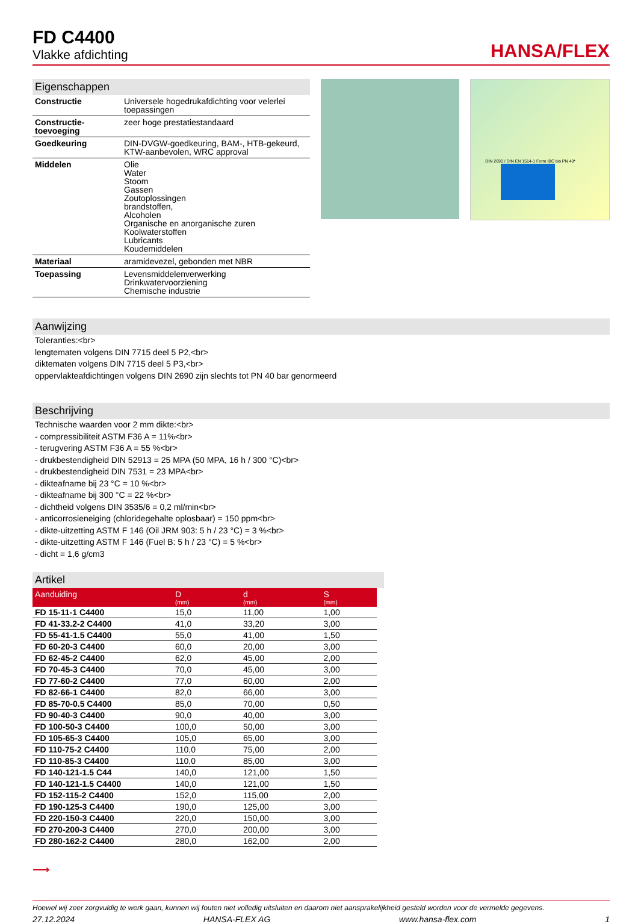FD C4400
Vlakke afdichting
HANSA/FLEX
Eigenschappen
| Constructie | Universele hogedrukafdichting voor velerlei toepassingen |
| Constructie-toevoeging | zeer hoge prestatiestandaard |
| Goedkeuring | DIN-DVGW-goedkeuring, BAM-, HTB-gekeurd, KTW-aanbevolen, WRC approval |
| Middelen | Olie Water Stoom Gassen Zoutoplossingen brandstoffen, Alcoholen Organische en anorganische zuren Koolwaterstoffen Lubricants Koudemiddelen |
| Materiaal | aramidevezel, gebonden met NBR |
| Toepassing | Levensmiddelenverwerking Drinkwatervoorziening Chemische industrie |
DIN 2690 / DIN EN 1514-1 Form IBC bis PN 40*
Aanwijzing
Toleranties:<br>
lengtematen volgens DIN 7715 deel 5 P2,<br>
diktematen volgens DIN 7715 deel 5 P3,<br>
oppervlakteafdichtingen volgens DIN 2690 zijn slechts tot PN 40 bar genormeerd
Beschrijving
Technische waarden voor 2 mm dikte:<br>
- compressibiliteit ASTM F36 A = 11%<br>
- terugvering ASTM F36 A = 55 %<br>
- drukbestendigheid DIN 52913 = 25 MPA (50 MPA, 16 h / 300 °C)<br>
- drukbestendigheid DIN 7531 = 23 MPA<br>
- dikteafname bij 23 °C = 10 %<br>
- dikteafname bij 300 °C = 22 %<br>
- dichtheid volgens DIN 3535/6 = 0,2 ml/min<br>
- anticorrosieneiging (chloridegehalte oplosbaar) = 150 ppm<br>
- dikte-uitzetting ASTM F 146 (Oil JRM 903: 5 h / 23 °C) = 3 %<br>
- dikte-uitzetting ASTM F 146 (Fuel B: 5 h / 23 °C) = 5 %<br>
- dicht = 1,6 g/cm3
Artikel
| Aanduiding | D (mm) | d (mm) | S (mm) |
| --- | --- | --- | --- |
| FD 15-11-1 C4400 | 15,0 | 11,00 | 1,00 |
| FD 41-33.2-2 C4400 | 41,0 | 33,20 | 3,00 |
| FD 55-41-1.5 C4400 | 55,0 | 41,00 | 1,50 |
| FD 60-20-3 C4400 | 60,0 | 20,00 | 3,00 |
| FD 62-45-2 C4400 | 62,0 | 45,00 | 2,00 |
| FD 70-45-3 C4400 | 70,0 | 45,00 | 3,00 |
| FD 77-60-2 C4400 | 77,0 | 60,00 | 2,00 |
| FD 82-66-1 C4400 | 82,0 | 66,00 | 3,00 |
| FD 85-70-0.5 C4400 | 85,0 | 70,00 | 0,50 |
| FD 90-40-3 C4400 | 90,0 | 40,00 | 3,00 |
| FD 100-50-3 C4400 | 100,0 | 50,00 | 3,00 |
| FD 105-65-3 C4400 | 105,0 | 65,00 | 3,00 |
| FD 110-75-2 C4400 | 110,0 | 75,00 | 2,00 |
| FD 110-85-3 C4400 | 110,0 | 85,00 | 3,00 |
| FD 140-121-1.5 C44 | 140,0 | 121,00 | 1,50 |
| FD 140-121-1.5 C4400 | 140,0 | 121,00 | 1,50 |
| FD 152-115-2 C4400 | 152,0 | 115,00 | 2,00 |
| FD 190-125-3 C4400 | 190,0 | 125,00 | 3,00 |
| FD 220-150-3 C4400 | 220,0 | 150,00 | 3,00 |
| FD 270-200-3 C4400 | 270,0 | 200,00 | 3,00 |
| FD 280-162-2 C4400 | 280,0 | 162,00 | 2,00 |
⟶
Hoewel wij zeer zorgvuldig te werk gaan, kunnen wij fouten niet volledig uitsluiten en daarom niet aansprakelijkheid gesteld worden voor de vermelde gegevens.
27.12.2024 HANSA-FLEX AG www.hansa-flex.com 1